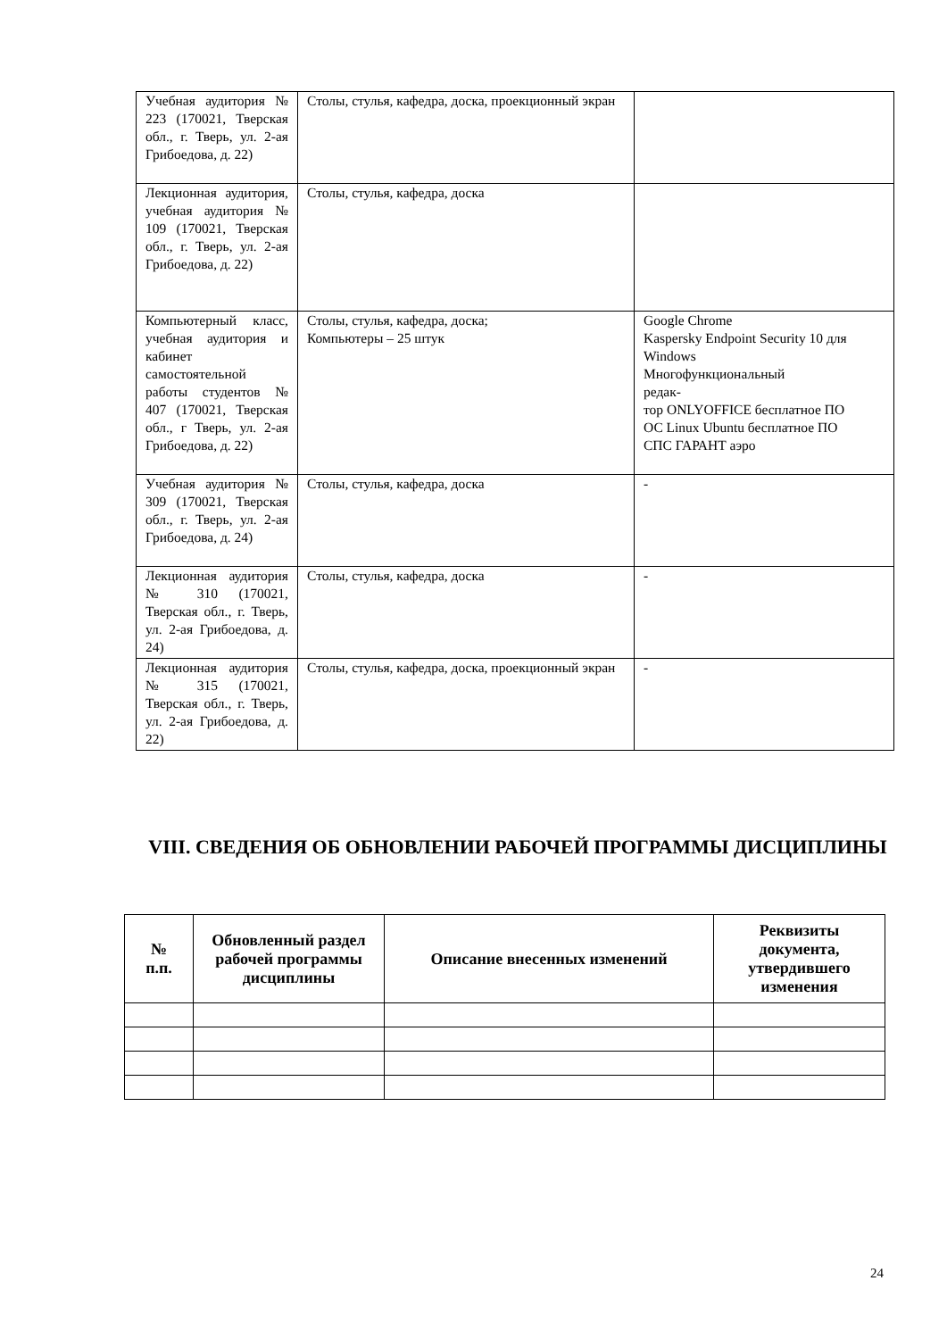| Учебная аудитория № 223 (170021, Тверская обл., г. Тверь, ул. 2-ая Грибоедова, д. 22) | Столы, стулья, кафедра, доска, проекционный экран | |
| Лекционная аудитория, учебная аудитория № 109 (170021, Тверская обл., г. Тверь, ул. 2-ая Грибоедова, д. 22) | Столы, стулья, кафедра, доска | |
| Компьютерный класс, учебная аудитория и кабинет самостоятельной работы студентов № 407 (170021, Тверская обл., г Тверь, ул. 2-ая Грибоедова, д. 22) | Столы, стулья, кафедра, доска; Компьютеры – 25 штук | Google Chrome Kaspersky Endpoint Security 10 для Windows Многофункциональный редак- тор ONLYOFFICE бесплатное ПО ОС Linux Ubuntu бесплатное ПО СПС ГАРАНТ аэро |
| Учебная аудитория № 309 (170021, Тверская обл., г. Тверь, ул. 2-ая Грибоедова, д. 24) | Столы, стулья, кафедра, доска | - |
| Лекционная аудитория № 310 (170021, Тверская обл., г. Тверь, ул. 2-ая Грибоедова, д. 24) | Столы, стулья, кафедра, доска | - |
| Лекционная аудитория № 315 (170021, Тверская обл., г. Тверь, ул. 2-ая Грибоедова, д. 22) | Столы, стулья, кафедра, доска, проекционный экран | - |
VIII. СВЕДЕНИЯ ОБ ОБНОВЛЕНИИ РАБОЧЕЙ ПРОГРАММЫ ДИСЦИПЛИНЫ
| № п.п. | Обновленный раздел рабочей программы дисциплины | Описание внесенных изменений | Реквизиты документа, утвердившего изменения |
| --- | --- | --- | --- |
24